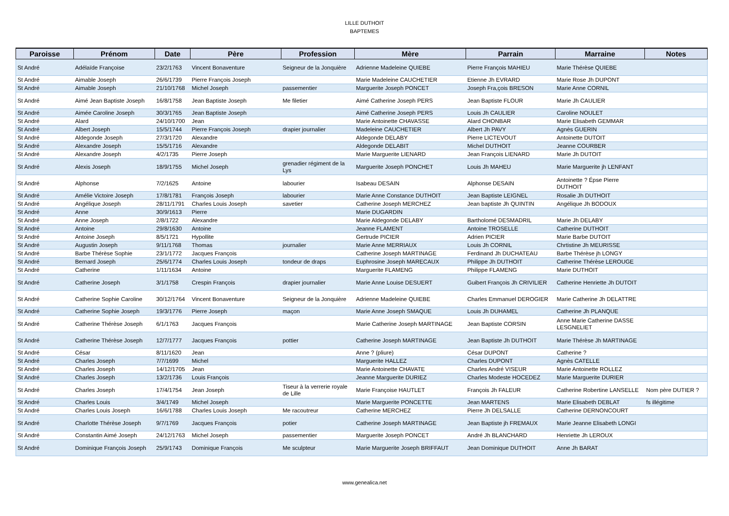LILLE DUTHOIT
BAPTEMES
| Paroisse | Prénom | Date | Père | Profession | Mère | Parrain | Marraine | Notes |
| --- | --- | --- | --- | --- | --- | --- | --- | --- |
| St André | Adélaïde Françoise | 23/2/1763 | Vincent Bonaventure | Seigneur de la Jonquière | Adrienne Madeleine QUIEBE | Pierre François MAHIEU | Marie Thérèse QUIEBE | |
| St André | Aimable Joseph | 26/6/1739 | Pierre François Joseph | | Marie Madeleine CAUCHETIER | Etienne Jh EVRARD | Marie Rose Jh DUPONT | |
| St André | Aimable Joseph | 21/10/1768 | Michel Joseph | passementier | Marguerite Joseph PONCET | Joseph Fra,çois BRESON | Marie Anne CORNIL | |
| St André | Aimé Jean Baptiste Joseph | 16/8/1758 | Jean Baptiste Joseph | Me filetier | Aimé Catherine Joseph PERS | Jean Baptiste FLOUR | Marie Jh CAULIER | |
| St André | Aimée Caroline Joseph | 30/3/1765 | Jean Baptiste Joseph | | Aimé Catherine Joseph PERS | Louis Jh CAULIER | Caroline NOULET | |
| St André | Alard | 24/10/1700 | Jean | | Marie Antoinette CHAVASSE | Alard CHONBAR | Marie Elisabeth GEMMAR | |
| St André | Albert Joseph | 15/5/1744 | Pierre François Joseph | drapier journalier | Madeleine CAUCHETIER | Albert Jh PAVY | Agnès GUERIN | |
| St André | Aldegonde Joseph | 27/3/1720 | Alexandre | | Aldegonde DELABY | Pierre LICTEVOUT | Antoinette DUTOIT | |
| St André | Alexandre Joseph | 15/5/1716 | Alexandre | | Aldegonde DELABIT | Michel DUTHOIT | Jeanne COURBER | |
| St André | Alexandre Joseph | 4/2/1735 | Pierre Joseph | | Marie Marguerite LIENARD | Jean François LIENARD | Marie Jh DUTOIT | |
| St André | Alexis Joseph | 18/9/1755 | Michel Joseph | grenadier régiment de la Lys | Marguerite Joseph PONCHET | Louis Jh MAHEU | Marie Marguerite jh LENFANT | |
| St André | Alphonse | 7/2/1625 | Antoine | labourier | Isabeau DESAIN | Alphonse DESAIN | Antoinette ? Épse Pierre DUTHOIT | |
| St André | Amélie Victoire Joseph | 17/8/1781 | François Joseph | labourier | Marie Anne Constance DUTHOIT | Jean Baptiste LEIGNEL | Rosalie Jh DUTHOIT | |
| St André | Angélique Joseph | 28/11/1791 | Charles Louis Joseph | savetier | Catherine Joseph MERCHEZ | Jean baptiste Jh QUINTIN | Angélique Jh BODOUX | |
| St André | Anne | 30/9/1613 | Pierre | | Marie DUGARDIN | | | |
| St André | Anne Joseph | 2/8/1722 | Alexandre | | Marie Aldegonde DELABY | Bartholomé DESMADRIL | Marie Jh DELABY | |
| St André | Antoine | 29/8/1630 | Antoine | | Jeanne FLAMENT | Antoine TROSELLE | Catherine DUTHOIT | |
| St André | Antoine Joseph | 8/5/1721 | Hypollite | | Gertrude PICIER | Adrien PICIER | Marie Barbe DUTOIT | |
| St André | Augustin Joseph | 9/11/1768 | Thomas | journalier | Marie Anne MERRIAUX | Louis Jh CORNIL | Chrtistine Jh MEURISSE | |
| St André | Barbe Thérèse Sophie | 23/1/1772 | Jacques François | | Catherine Joseph MARTINAGE | Ferdinand Jh DUCHATEAU | Barbe Thérèse jh LONGY | |
| St André | Bernard Joseph | 25/6/1774 | Charles Louis Joseph | tondeur de draps | Euphrosine Joseph MARECAUX | Philippe Jh DUTHOIT | Catherine Thérèse LEROUGE | |
| St André | Catherine | 1/11/1634 | Antoine | | Marguerite FLAMENG | Philippe FLAMENG | Marie DUTHOIT | |
| St André | Catherine Joseph | 3/1/1758 | Crespin François | drapier journalier | Marie Anne Louise DESUERT | Guibert François Jh CRIVILIER | Catherine Henriette Jh DUTOIT | |
| St André | Catherine Sophie Caroline | 30/12/1764 | Vincent Bonaventure | Seigneur de la Jonquière | Adrienne Madeleine QUIEBE | Charles Emmanuel DEROGIER | Marie Catherine Jh DELATTRE | |
| St André | Catherine Sophie Joseph | 19/3/1776 | Pierre Joseph | maçon | Marie Anne Joseph SMAQUE | Louis Jh DUHAMEL | Catherine Jh PLANQUE | |
| St André | Catherine Thérèse Joseph | 6/1/1763 | Jacques François | | Marie Catherine Joseph MARTINAGE | Jean Baptiste CORSIN | Anne Marie Catherine DASSE LESGNELIET | |
| St André | Catherine Thérèse Joseph | 12/7/1777 | Jacques François | pottier | Catherine Joseph MARTINAGE | Jean Baptiste Jh DUTHOIT | Marie Thérèse Jh MARTINAGE | |
| St André | César | 8/11/1620 | Jean | | Anne ? (pliure) | César DUPONT | Catherine ? | |
| St André | Charles Joseph | 7/7/1699 | Michel | | Marguerite HALLEZ | Charles DUPONT | Agnès CATELLE | |
| St André | Charles Joseph | 14/12/1705 | Jean | | Marie Antoinette CHAVATE | Charles André VISEUR | Marie Antoinette ROLLEZ | |
| St André | Charles Joseph | 13/2/1736 | Louis François | | Jeanne Marguerite DURIEZ | Charles Modeste HOCEDEZ | Marie Marguerite DURIER | |
| St André | Charles Joseph | 17/4/1754 | Jean Joseph | Tiseur à la verrerie royale de Lille | Marie Françoise HAUTLET | François Jh FALEUR | Catherine Robertine LANSELLE | Nom père DUTIER ? |
| St André | Charles Louis | 3/4/1749 | Michel Joseph | | Marie Marguerite PONCETTE | Jean MARTENS | Marie Elisabeth DEBLAT | fs illégitime |
| St André | Charles Louis Joseph | 16/6/1788 | Charles Louis Joseph | Me racoutreur | Catherine MERCHEZ | Pierre Jh DELSALLE | Catherine DERNONCOURT | |
| St André | Charlotte Thérèse Joseph | 9/7/1769 | Jacques François | potier | Catherine Joseph MARTINAGE | Jean Baptiste jh FREMAUX | Marie Jeanne Elisabeth LONGI | |
| St André | Constantin Aimé Joseph | 24/12/1763 | Michel Joseph | passementier | Marguerite Joseph PONCET | André Jh BLANCHARD | Henriette Jh LEROUX | |
| St André | Dominique François Joseph | 25/9/1743 | Dominique François | Me sculpteur | Marie Marguerite Joseph BRIFFAUT | Jean Dominique DUTHOIT | Anne Jh BARAT | |
www.genealica.net